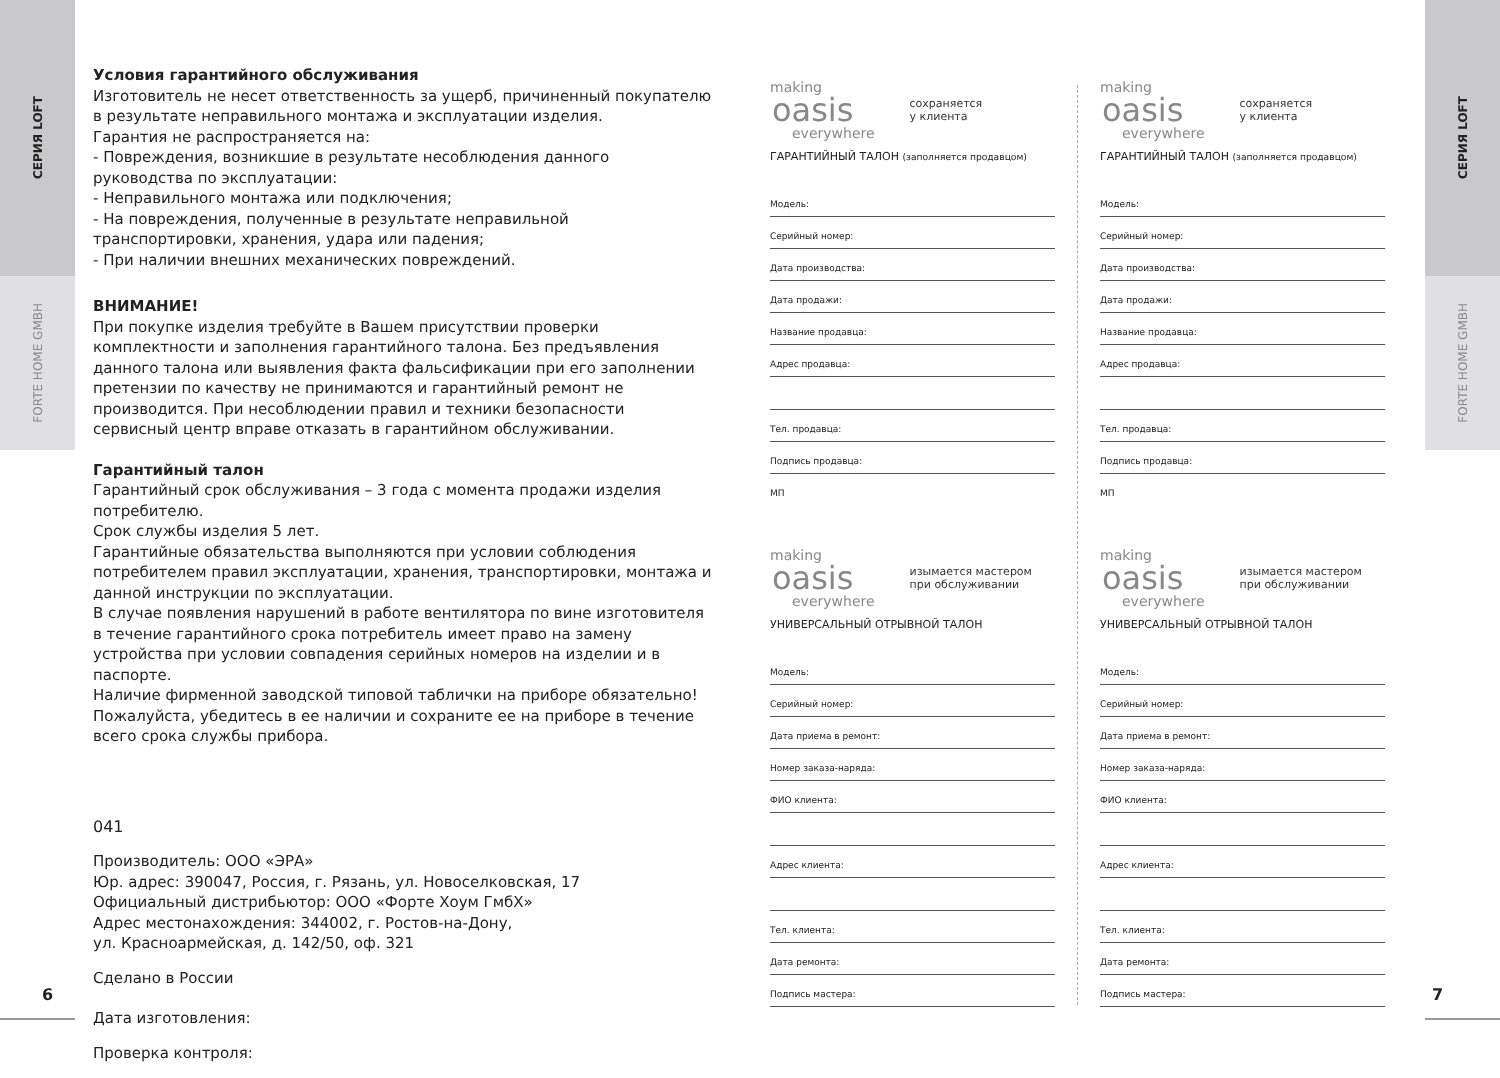СЕРИЯ LOFT
FORTE HOME GMBH
СЕРИЯ LOFT
FORTE HOME GMBH
6 7
Условия гарантийного обслуживания
Изготовитель не несет ответственность за ущерб, причиненный покупателю в результате неправильного монтажа и эксплуатации изделия.
Гарантия не распространяется на:
- Повреждения, возникшие в результате несоблюдения данного руководства по эксплуатации:
- Неправильного монтажа или подключения;
- На повреждения, полученные в результате неправильной транспортировки, хранения, удара или падения;
- При наличии внешних механических повреждений.
ВНИМАНИЕ!
При покупке изделия требуйте в Вашем присутствии проверки комплектности и заполнения гарантийного талона. Без предъявления данного талона или выявления факта фальсификации при его заполнении претензии по качеству не принимаются и гарантийный ремонт не производится. При несоблюдении правил и техники безопасности сервисный центр вправе отказать в гарантийном обслуживании.
Гарантийный талон
Гарантийный срок обслуживания – 3 года с момента продажи изделия потребителю.
Срок службы изделия 5 лет.
Гарантийные обязательства выполняются при условии соблюдения потребителем правил эксплуатации, хранения, транспортировки, монтажа и данной инструкции по эксплуатации.
В случае появления нарушений в работе вентилятора по вине изготовителя в течение гарантийного срока потребитель имеет право на замену устройства при условии совпадения серийных номеров на изделии и в паспорте.
Наличие фирменной заводской типовой таблички на приборе обязательно! Пожалуйста, убедитесь в ее наличии и сохраните ее на приборе в течение всего срока службы прибора.
041
Производитель: ООО «ЭРА»
Юр. адрес: 390047, Россия, г. Рязань, ул. Новоселковская, 17
Официальный дистрибьютор: ООО «Форте Хоум ГмбХ»
Адрес местонахождения: 344002, г. Ростов-на-Дону,
ул. Красноармейская, д. 142/50, оф. 321
Сделано в России
Дата изготовления:
Проверка контроля:
making
oasis
everywhere
сохраняется
у клиента
ГАРАНТИЙНЫЙ ТАЛОН (заполняется продавцом)
Модель:
Серийный номер:
Дата производства:
Дата продажи:
Название продавца:
Адрес продавца:
Тел. продавца:
Подпись продавца:
МП
making
oasis
everywhere
изымается мастером
при обслуживании
УНИВЕРСАЛЬНЫЙ ОТРЫВНОЙ ТАЛОН
Модель:
Серийный номер:
Дата приема в ремонт:
Номер заказа-наряда:
ФИО клиента:
Адрес клиента:
Тел. клиента:
Дата ремонта:
Подпись мастера:
making
oasis
everywhere
сохраняется
у клиента
ГАРАНТИЙНЫЙ ТАЛОН (заполняется продавцом)
Модель:
Серийный номер:
Дата производства:
Дата продажи:
Название продавца:
Адрес продавца:
Тел. продавца:
Подпись продавца:
МП
making
oasis
everywhere
изымается мастером
при обслуживании
УНИВЕРСАЛЬНЫЙ ОТРЫВНОЙ ТАЛОН
Модель:
Серийный номер:
Дата приема в ремонт:
Номер заказа-наряда:
ФИО клиента:
Адрес клиента:
Тел. клиента:
Дата ремонта:
Подпись мастера: